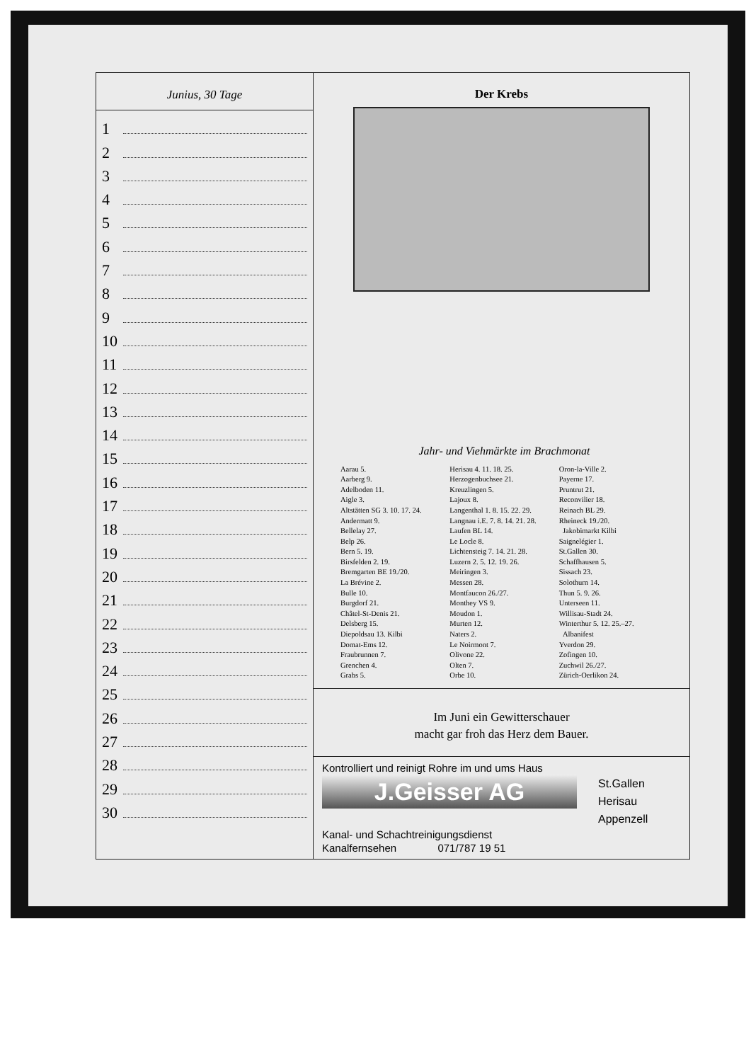Junius, 30 Tage
1
2
3
4
5
6
7
8
9
10
11
12
13
14
15
16
17
18
19
20
21
22
23
24
25
26
27
28
29
30
Der Krebs
Jahr- und Viehmärkte im Brachmonat
Aarau 5.
Aarberg 9.
Adelboden 11.
Aigle 3.
Altstätten SG 3. 10. 17. 24.
Andermatt 9.
Bellelay 27.
Belp 26.
Bern 5. 19.
Birsfelden 2. 19.
Bremgarten BE 19./20.
La Brévine 2.
Bulle 10.
Burgdorf 21.
Châtel-St-Denis 21.
Delsberg 15.
Diepoldsau 13. Kilbi
Domat-Ems 12.
Fraubrunnen 7.
Grenchen 4.
Grabs 5.
Herisau 4. 11. 18. 25.
Herzogenbuchsee 21.
Kreuzlingen 5.
Lajoux 8.
Langenthal 1. 8. 15. 22. 29.
Langnau i.E. 7. 8. 14. 21. 28.
Laufen BL 14.
Le Locle 8.
Lichtensteig 7. 14. 21. 28.
Luzern 2. 5. 12. 19. 26.
Meiringen 3.
Messen 28.
Montfaucon 26./27.
Monthey VS 9.
Moudon 1.
Murten 12.
Naters 2.
Le Noirmont 7.
Olivone 22.
Olten 7.
Orbe 10.
Oron-la-Ville 2.
Payerne 17.
Pruntrut 21.
Reconvilier 18.
Reinach BL 29.
Rheineck 19./20.
Jakobimarkt Kilbi
Saignelégier 1.
St.Gallen 30.
Schaffhausen 5.
Sissach 23.
Solothurn 14.
Thun 5. 9. 26.
Unterseen 11.
Willisau-Stadt 24.
Winterthur 5. 12. 25.–27.
Albanifest
Yverdon 29.
Zofingen 10.
Zuchwil 26./27.
Zürich-Oerlikon 24.
Im Juni ein Gewitterschauer
macht gar froh das Herz dem Bauer.
Kontrolliert und reinigt Rohre im und ums Haus
J.Geisser AG
St.Gallen
Herisau
Appenzell
Kanal- und Schachtreinigungsdienst
Kanalfernsehen 071/787 19 51